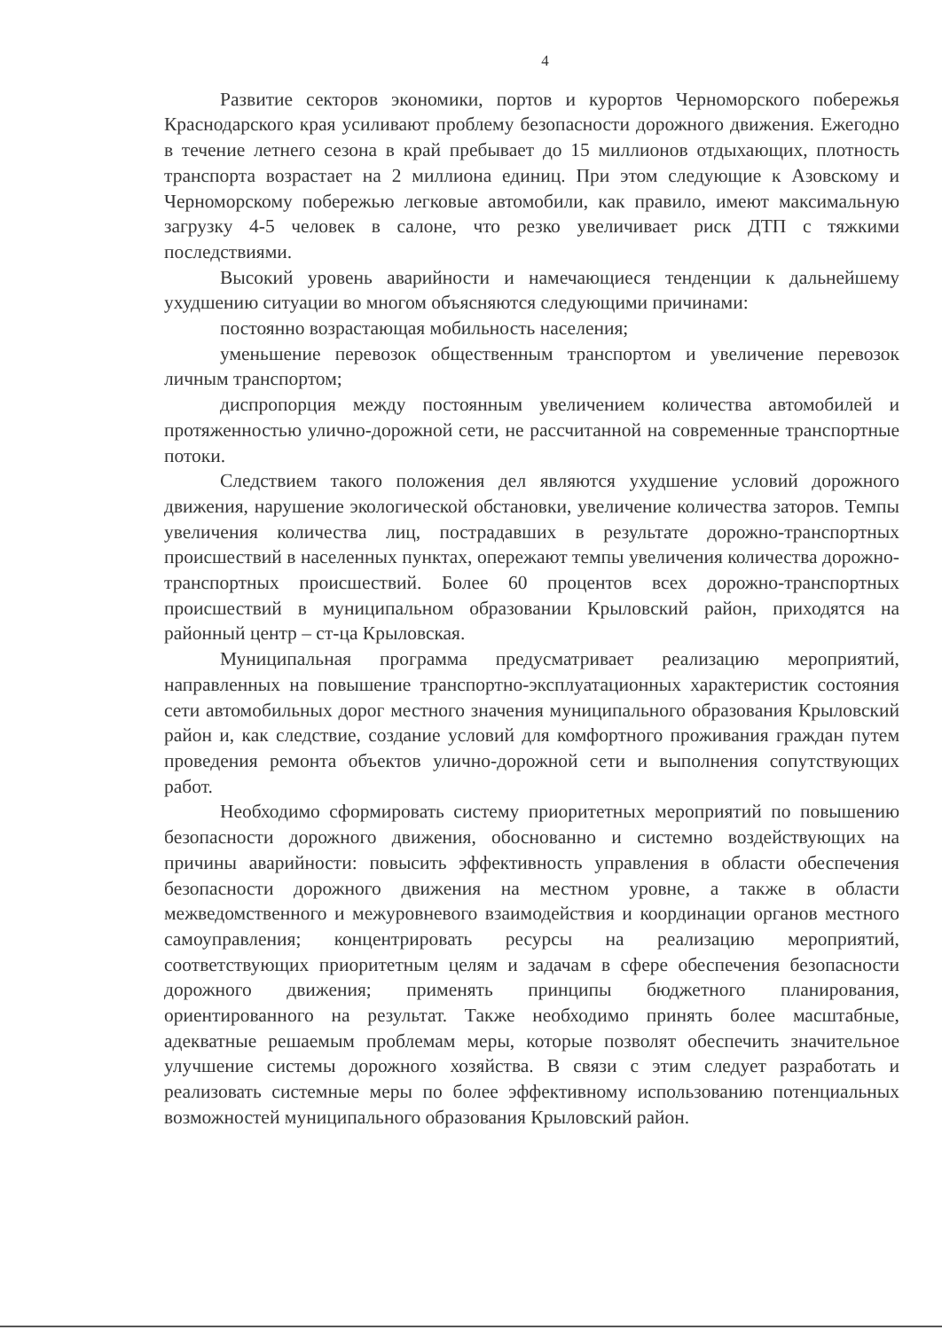4
Развитие секторов экономики, портов и курортов Черноморского побережья Краснодарского края усиливают проблему безопасности дорожного движения. Ежегодно в течение летнего сезона в край пребывает до 15 миллионов отдыхающих, плотность транспорта возрастает на 2 миллиона единиц. При этом следующие к Азовскому и Черноморскому побережью легковые автомобили, как правило, имеют максимальную загрузку 4-5 человек в салоне, что резко увеличивает риск ДТП с тяжкими последствиями.
Высокий уровень аварийности и намечающиеся тенденции к дальнейшему ухудшению ситуации во многом объясняются следующими причинами:
постоянно возрастающая мобильность населения;
уменьшение перевозок общественным транспортом и увеличение перевозок личным транспортом;
диспропорция между постоянным увеличением количества автомобилей и протяженностью улично-дорожной сети, не рассчитанной на современные транспортные потоки.
Следствием такого положения дел являются ухудшение условий дорожного движения, нарушение экологической обстановки, увеличение количества заторов. Темпы увеличения количества лиц, пострадавших в результате дорожно-транспортных происшествий в населенных пунктах, опережают темпы увеличения количества дорожно-транспортных происшествий. Более 60 процентов всех дорожно-транспортных происшествий в муниципальном образовании Крыловский район, приходятся на районный центр – ст-ца Крыловская.
Муниципальная программа предусматривает реализацию мероприятий, направленных на повышение транспортно-эксплуатационных характеристик состояния сети автомобильных дорог местного значения муниципального образования Крыловский район и, как следствие, создание условий для комфортного проживания граждан путем проведения ремонта объектов улично-дорожной сети и выполнения сопутствующих работ.
Необходимо сформировать систему приоритетных мероприятий по повышению безопасности дорожного движения, обоснованно и системно воздействующих на причины аварийности: повысить эффективность управления в области обеспечения безопасности дорожного движения на местном уровне, а также в области межведомственного и межуровневого взаимодействия и координации органов местного самоуправления; концентрировать ресурсы на реализацию мероприятий, соответствующих приоритетным целям и задачам в сфере обеспечения безопасности дорожного движения; применять принципы бюджетного планирования, ориентированного на результат. Также необходимо принять более масштабные, адекватные решаемым проблемам меры, которые позволят обеспечить значительное улучшение системы дорожного хозяйства. В связи с этим следует разработать и реализовать системные меры по более эффективному использованию потенциальных возможностей муниципального образования Крыловский район.